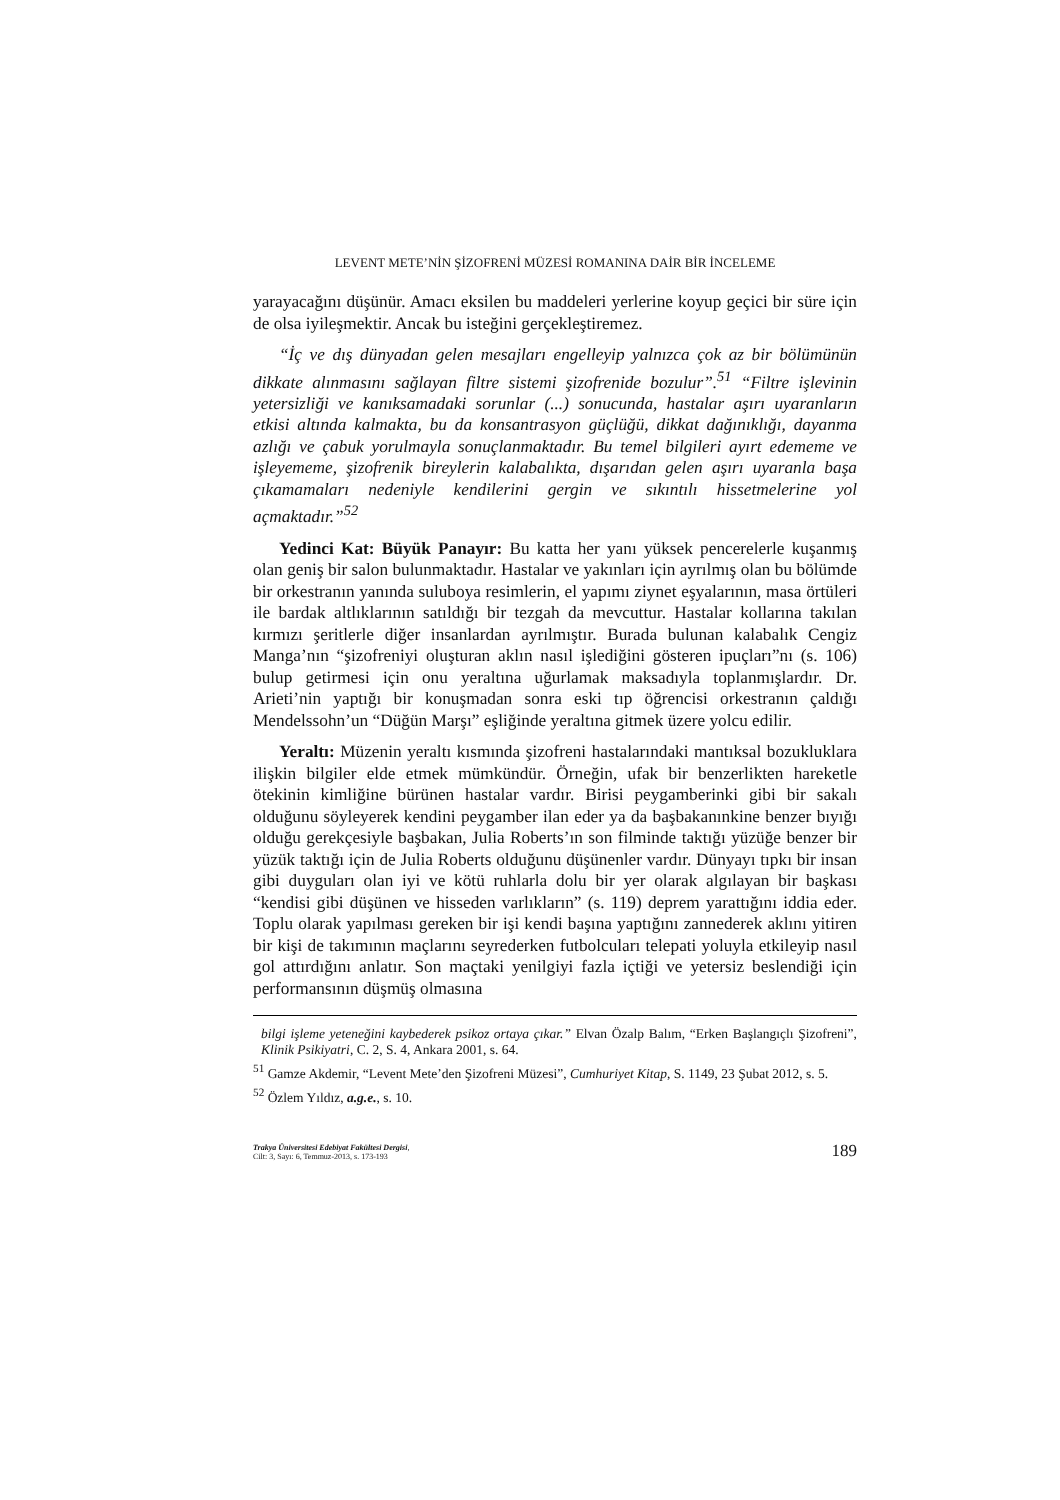LEVENT METE’NİN ŞİZOFRENİ MÜZESİ ROMANINA DAİR BİR İNCELEME
yarayacağını düşünür. Amacı eksilen bu maddeleri yerlerine koyup geçici bir süre için de olsa iyileşmektir. Ancak bu isteğini gerçekleştiremez.
“İç ve dış dünyadan gelen mesajları engelleyip yalnızca çok az bir bölümünün dikkate alınmasını sağlayan filtre sistemi şizofrenide bozulur”.<sup>51</sup> “Filtre işlevinin yetersizliği ve kanıksamadaki sorunlar (...) sonucunda, hastalar aşırı uyaranların etkisi altında kalmakta, bu da konsantrasyon güçlüğü, dikkat dağınıklığı, dayanma azlığı ve çabuk yorulmayla sonuçlanmaktadır. Bu temel bilgileri ayırt edememe ve işleyememe, şizofrenik bireylerin kalabalıkta, dışarıdan gelen aşırı uyaranla başa çıkamamaları nedeniyle kendilerini gergin ve sıkıntılı hissetmelerine yol açmaktadır.”<sup>52</sup>
Yedinci Kat: Büyük Panayır: Bu katta her yanı yüksek pencerelerle kuşanmış olan geniş bir salon bulunmaktadır. Hastalar ve yakınları için ayrılmış olan bu bölümde bir orkestranın yanında suluboya resimlerin, el yapımı ziynet eşyalarının, masa örtüleri ile bardak altlıklarının satıldığı bir tezgah da mevcuttur. Hastalar kollarına takılan kırmızı şeritlerle diğer insanlardan ayrılmıştır. Burada bulunan kalabalık Cengiz Manga’nın “şizofreniyi oluşturan aklın nasıl işlediğini gösteren ipuçları”nı (s. 106) bulup getirmesi için onu yeraltına uğurlamak maksadıyla toplanmışlardır. Dr. Arieti’nin yaptığı bir konuşmadan sonra eski tıp öğrencisi orkestranın çaldığı Mendelssohn’un “Düğün Marşı” eşliğinde yeraltına gitmek üzere yolcu edilir.
Yeraltı: Müzenin yeraltı kısmında şizofreni hastalarındaki mantıksal bozukluklara ilişkin bilgiler elde etmek mümkündür. Örneğin, ufak bir benzerlikten hareketle ötekinin kimliğine bürünen hastalar vardır. Birisi peygamberinki gibi bir sakalı olduğunu söyleyerek kendini peygamber ilan eder ya da başbakanınkine benzer bıyığı olduğu gerekçesiyle başbakan, Julia Roberts’ın son filminde taktığı yüzüğe benzer bir yüzük taktığı için de Julia Roberts olduğunu düşünenler vardır. Dünyayı tıpkı bir insan gibi duyguları olan iyi ve kötü ruhlarla dolu bir yer olarak algılayan bir başkası “kendisi gibi düşünen ve hisseden varlıkların” (s. 119) deprem yarattığını iddia eder. Toplu olarak yapılması gereken bir işi kendi başına yaptığını zannederek aklını yitiren bir kişi de takımının maçlarını seyrederken futbolcuları telepati yoluyla etkileyip nasıl gol attırdığını anlatır. Son maçtaki yenilgiyi fazla içtiği ve yetersiz beslendiği için performansının düşmüş olmasına
bilgi işleme yeteneğini kaybederek psikoz ortaya çıkar.” Elvan Özalp Balım, “Erken Başlangıçlı Şizofreni”, Klinik Psikiyatri, C. 2, S. 4, Ankara 2001, s. 64.
<sup>51</sup> Gamze Akdemir, “Levent Mete’den Şizofreni Müzesi”, Cumhuriyet Kitap, S. 1149, 23 Şubat 2012, s. 5.
<sup>52</sup> Özlem Yıldız, a.g.e., s. 10.
Trakya Üniversitesi Edebiyat Fakültesi Dergisi,
Cilt: 3, Sayı: 6, Temmuz-2013, s. 173-193
189